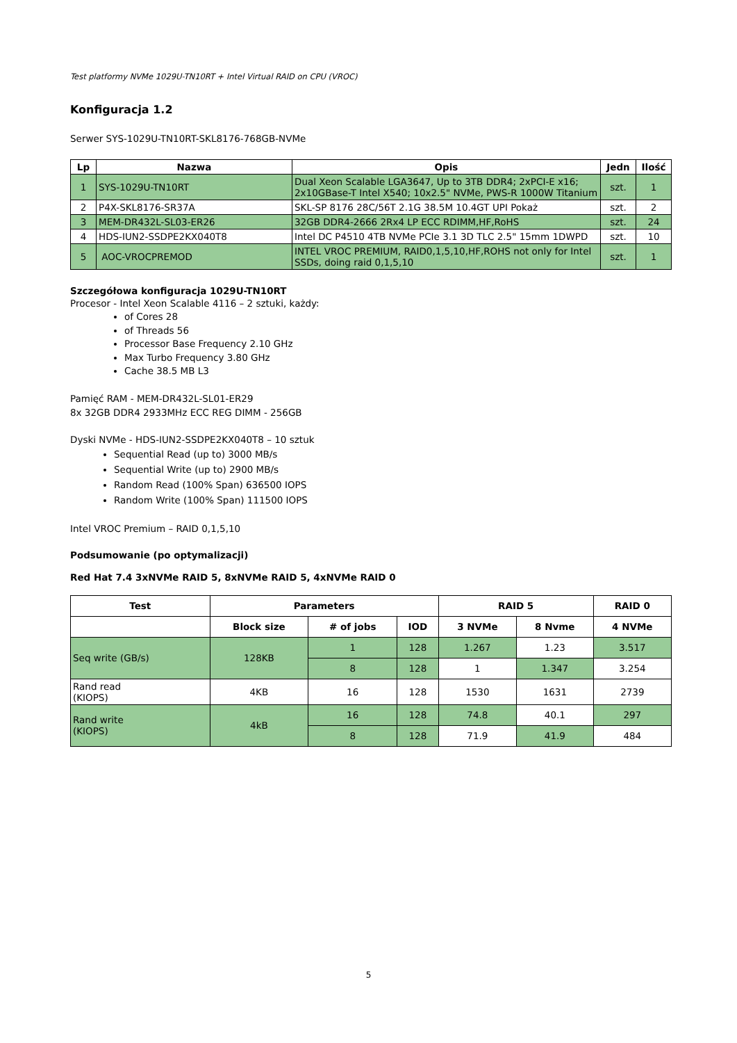Test platformy NVMe 1029U-TN10RT + Intel Virtual RAID on CPU (VROC)
Konfiguracja 1.2
Serwer SYS-1029U-TN10RT-SKL8176-768GB-NVMe
| Lp | Nazwa | Opis | Jedn | Ilość |
| --- | --- | --- | --- | --- |
| 1 | SYS-1029U-TN10RT | Dual Xeon Scalable LGA3647, Up to 3TB DDR4; 2xPCI-E x16; 2x10GBase-T Intel X540; 10x2.5" NVMe, PWS-R 1000W Titanium | szt. | 1 |
| 2 | P4X-SKL8176-SR37A | SKL-SP 8176 28C/56T 2.1G 38.5M 10.4GT UPI Pokaż | szt. | 2 |
| 3 | MEM-DR432L-SL03-ER26 | 32GB DDR4-2666 2Rx4 LP ECC RDIMM,HF,RoHS | szt. | 24 |
| 4 | HDS-IUN2-SSDPE2KX040T8 | Intel DC P4510 4TB NVMe PCIe 3.1 3D TLC 2.5" 15mm 1DWPD | szt. | 10 |
| 5 | AOC-VROCPREMOD | INTEL VROC PREMIUM, RAID0,1,5,10,HF,ROHS not only for Intel SSDs, doing raid 0,1,5,10 | szt. | 1 |
Szczegółowa konfiguracja 1029U-TN10RT
Procesor - Intel Xeon Scalable 4116 – 2 sztuki, każdy:
of Cores 28
of Threads 56
Processor Base Frequency 2.10 GHz
Max Turbo Frequency 3.80 GHz
Cache 38.5 MB L3
Pamięć RAM - MEM-DR432L-SL01-ER29
8x 32GB DDR4 2933MHz ECC REG DIMM - 256GB
Dyski NVMe - HDS-IUN2-SSDPE2KX040T8 – 10 sztuk
Sequential Read (up to) 3000 MB/s
Sequential Write (up to) 2900 MB/s
Random Read (100% Span) 636500 IOPS
Random Write (100% Span) 111500 IOPS
Intel VROC Premium – RAID 0,1,5,10
Podsumowanie (po optymalizacji)
Red Hat 7.4 3xNVMe RAID 5, 8xNVMe RAID 5, 4xNVMe RAID 0
| Test | Parameters | | | RAID 5 | | RAID 0 |
| --- | --- | --- | --- | --- | --- | --- |
| | Block size | # of jobs | IOD | 3 NVMe | 8 Nvme | 4 NVMe |
| Seq write (GB/s) | 128KB | 1 | 128 | 1.267 | 1.23 | 3.517 |
| | | 8 | 128 | 1 | 1.347 | 3.254 |
| Rand read (KIOPS) | 4KB | 16 | 128 | 1530 | 1631 | 2739 |
| Rand write (KIOPS) | 4kB | 16 | 128 | 74.8 | 40.1 | 297 |
| | | 8 | 128 | 71.9 | 41.9 | 484 |
5